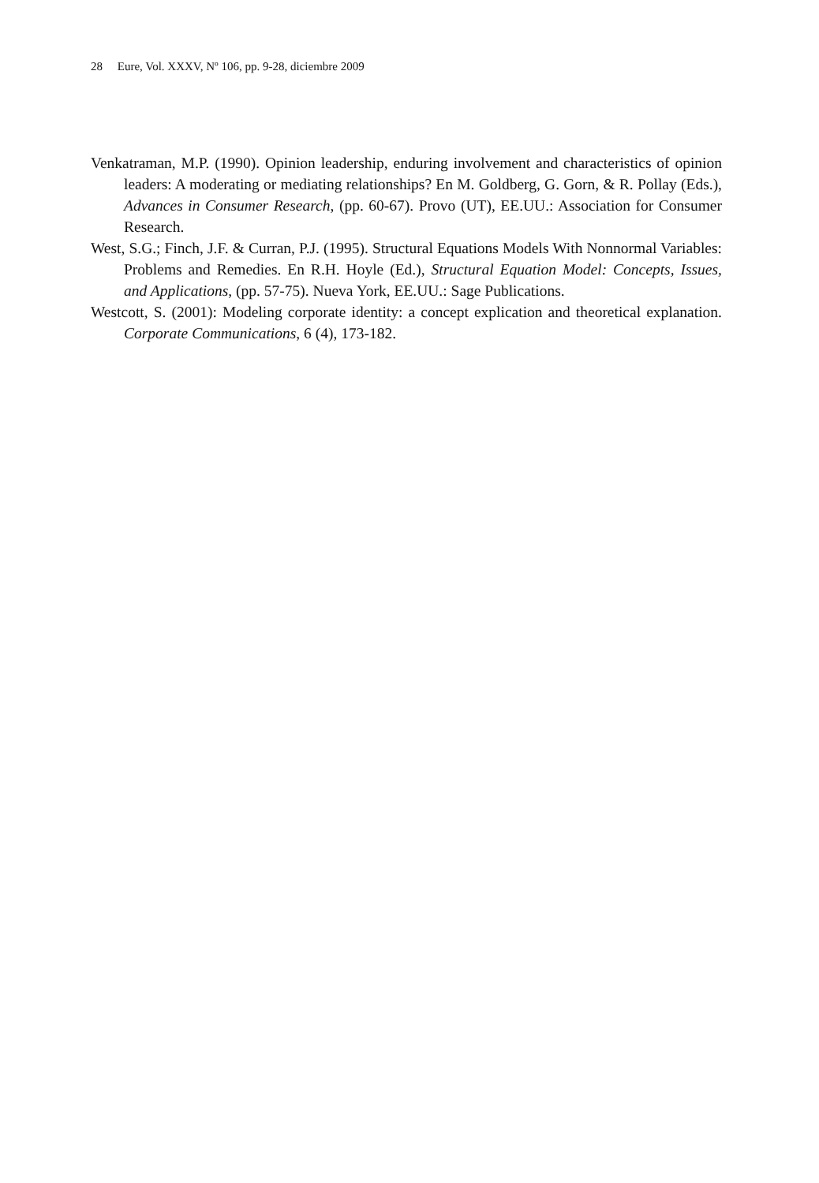28 Eure, Vol. XXXV, Nº 106, pp. 9-28, diciembre 2009
Venkatraman, M.P. (1990). Opinion leadership, enduring involvement and characteristics of opinion leaders: A moderating or mediating relationships? En M. Goldberg, G. Gorn, & R. Pollay (Eds.), Advances in Consumer Research, (pp. 60-67). Provo (UT), EE.UU.: Association for Consumer Research.
West, S.G.; Finch, J.F. & Curran, P.J. (1995). Structural Equations Models With Nonnormal Variables: Problems and Remedies. En R.H. Hoyle (Ed.), Structural Equation Model: Concepts, Issues, and Applications, (pp. 57-75). Nueva York, EE.UU.: Sage Publications.
Westcott, S. (2001): Modeling corporate identity: a concept explication and theoretical explanation. Corporate Communications, 6 (4), 173-182.